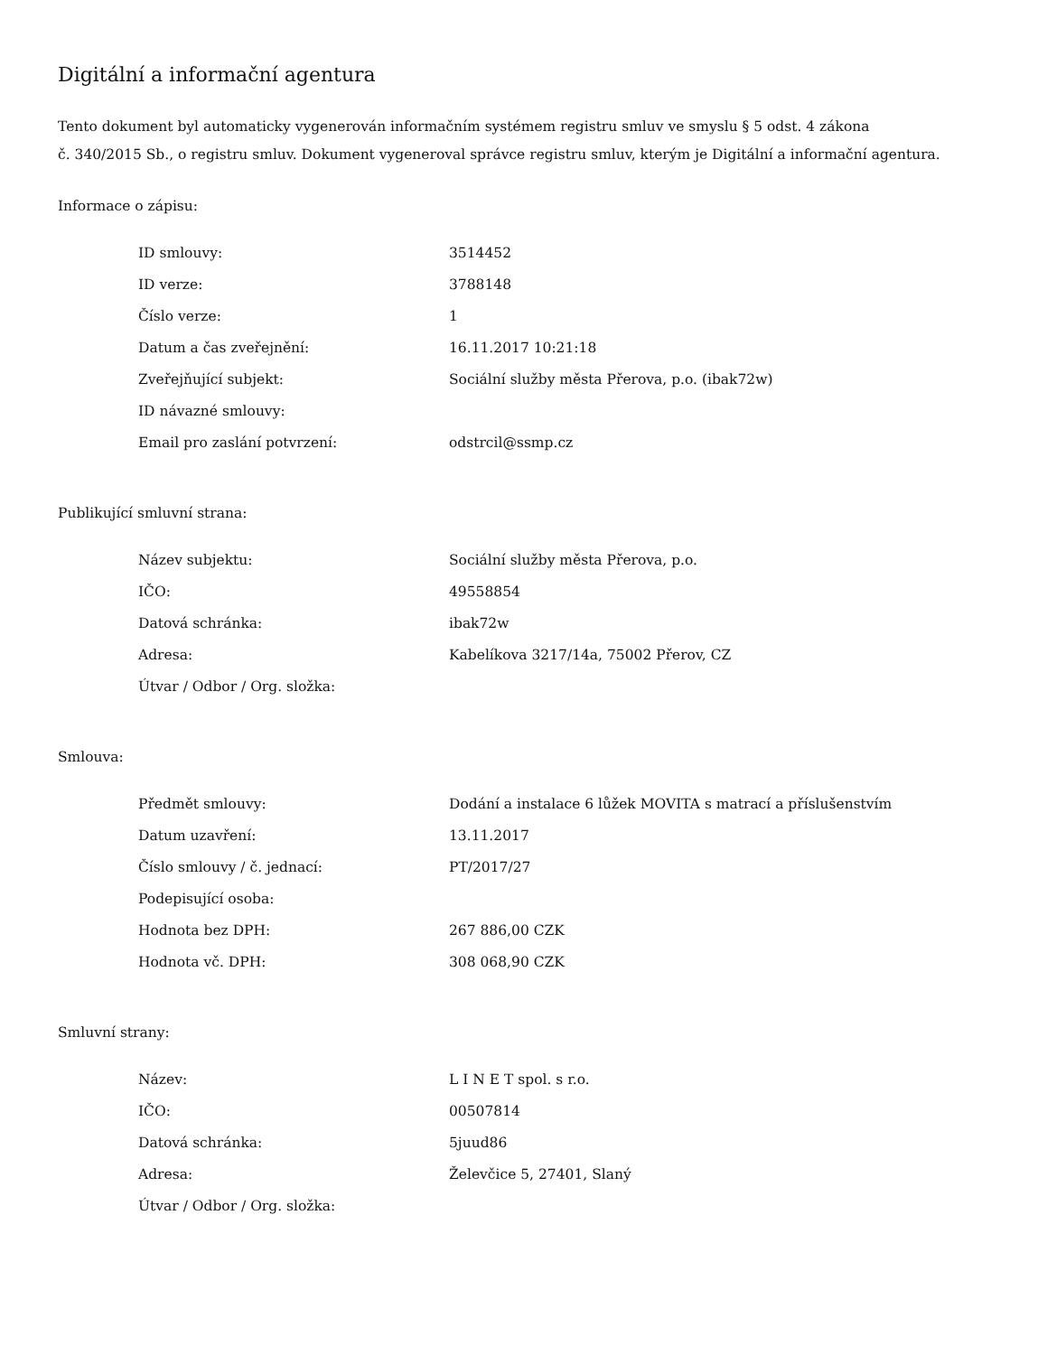Digitální a informační agentura
Tento dokument byl automaticky vygenerován informačním systémem registru smluv ve smyslu § 5 odst. 4 zákona
č. 340/2015 Sb., o registru smluv. Dokument vygeneroval správce registru smluv, kterým je Digitální a informační agentura.
Informace o zápisu:
| ID smlouvy: | 3514452 |
| ID verze: | 3788148 |
| Číslo verze: | 1 |
| Datum a čas zveřejnění: | 16.11.2017 10:21:18 |
| Zveřejňující subjekt: | Sociální služby města Přerova, p.o. (ibak72w) |
| ID návazné smlouvy: | |
| Email pro zaslání potvrzení: | odstrcil@ssmp.cz |
Publikující smluvní strana:
| Název subjektu: | Sociální služby města Přerova, p.o. |
| IČO: | 49558854 |
| Datová schránka: | ibak72w |
| Adresa: | Kabelíkova 3217/14a, 75002 Přerov, CZ |
| Útvar / Odbor / Org. složka: | |
Smlouva:
| Předmět smlouvy: | Dodání a instalace 6 lůžek MOVITA s matrací a příslušenstvím |
| Datum uzavření: | 13.11.2017 |
| Číslo smlouvy / č. jednací: | PT/2017/27 |
| Podepisující osoba: | |
| Hodnota bez DPH: | 267 886,00 CZK |
| Hodnota vč. DPH: | 308 068,90 CZK |
Smluvní strany:
| Název: | L I N E T spol. s r.o. |
| IČO: | 00507814 |
| Datová schránka: | 5juud86 |
| Adresa: | Želevčice 5, 27401, Slaný |
| Útvar / Odbor / Org. složka: | |